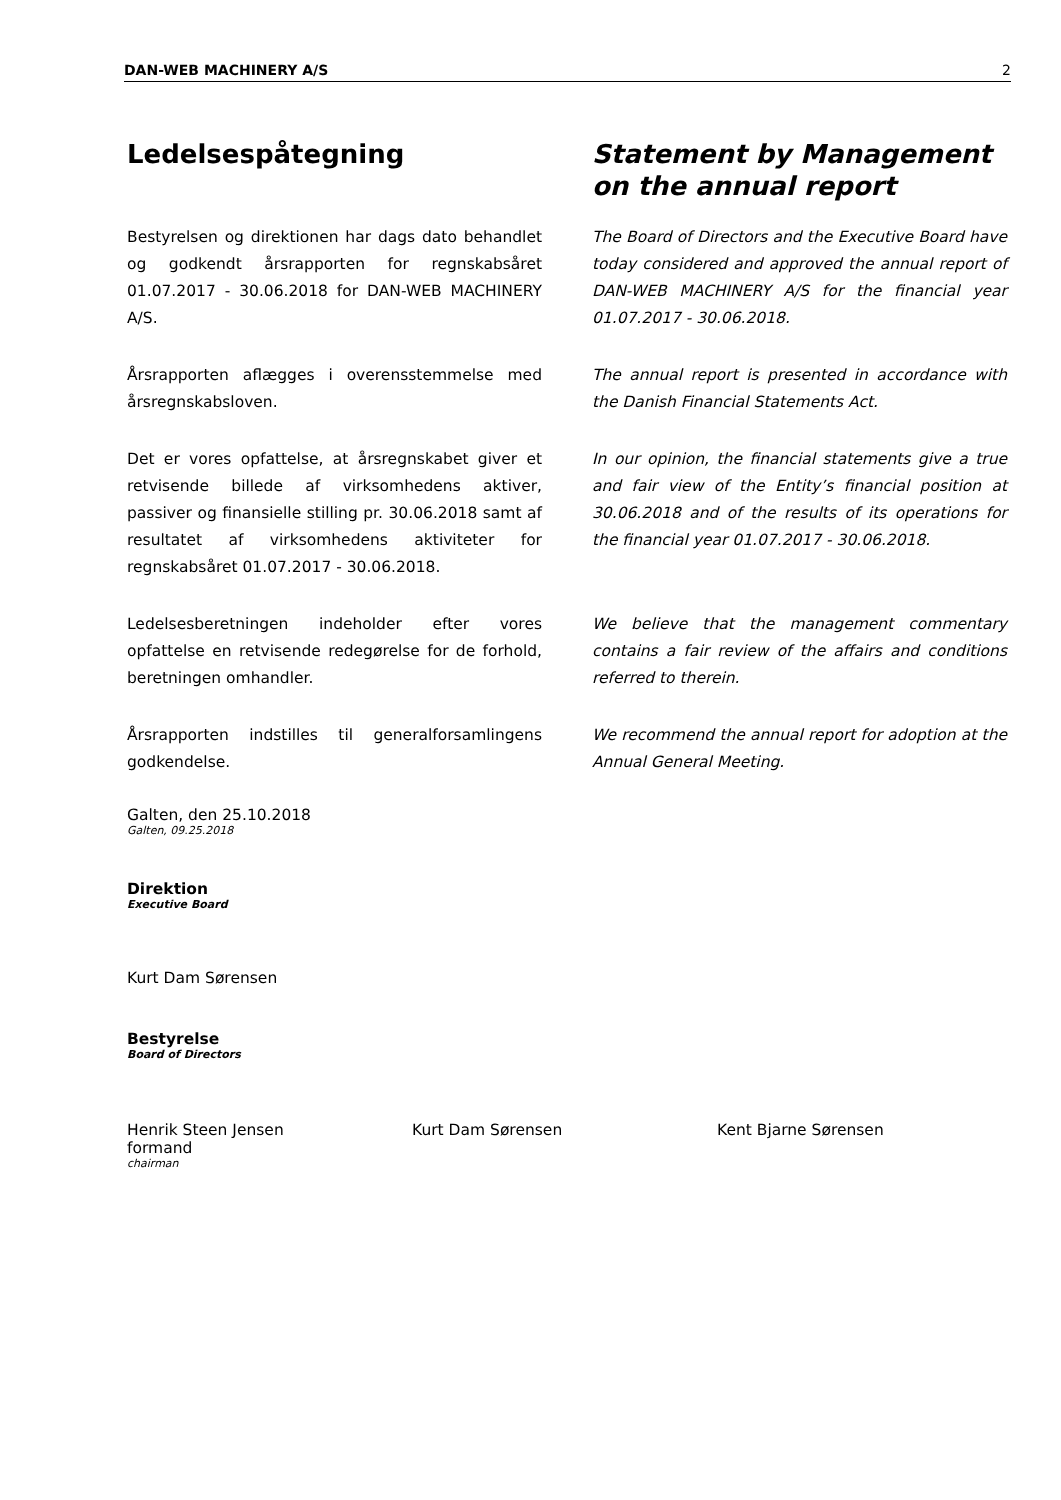DAN-WEB MACHINERY A/S 2
Ledelsespåtegning Statement by Management on the annual report
Bestyrelsen og direktionen har dags dato behandlet og godkendt årsrapporten for regnskabsåret 01.07.2017 - 30.06.2018 for DAN-WEB MACHINERY A/S.
The Board of Directors and the Executive Board have today considered and approved the annual report of DAN-WEB MACHINERY A/S for the financial year 01.07.2017 - 30.06.2018.
Årsrapporten aflægges i overensstemmelse med årsregnskabsloven.
The annual report is presented in accordance with the Danish Financial Statements Act.
Det er vores opfattelse, at årsregnskabet giver et retvisende billede af virksomhedens aktiver, passiver og finansielle stilling pr. 30.06.2018 samt af resultatet af virksomhedens aktiviteter for regnskabsåret 01.07.2017 - 30.06.2018.
In our opinion, the financial statements give a true and fair view of the Entity’s financial position at 30.06.2018 and of the results of its operations for the financial year 01.07.2017 - 30.06.2018.
Ledelsesberetningen indeholder efter vores opfattelse en retvisende redegørelse for de forhold, beretningen omhandler.
We believe that the management commentary contains a fair review of the affairs and conditions referred to therein.
Årsrapporten indstilles til generalforsamlingens godkendelse.
We recommend the annual report for adoption at the Annual General Meeting.
Galten, den 25.10.2018
Galten, 09.25.2018
Direktion
Executive Board
Kurt Dam Sørensen
Bestyrelse
Board of Directors
Henrik Steen Jensen
formand
chairman
Kurt Dam Sørensen Kent Bjarne Sørensen